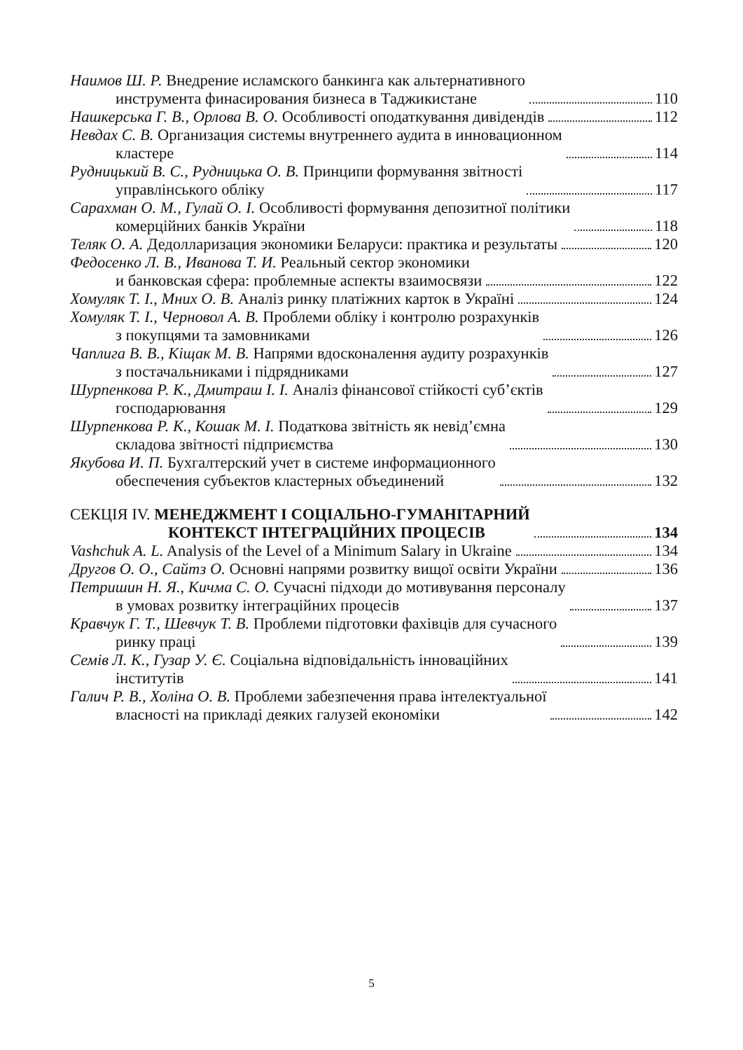Наимов Ш. Р. Внедрение исламского банкинга как альтернативного
инструмента финасирования бизнеса в Таджикистане 110
Нашкерська Г. В., Орлова В. О. Особливості оподаткування дивідендів 112
Невдах С. В. Организация системы внутреннего аудита в инновационном
кластере 114
Рудницький В. С., Рудницька О. В. Принципи формування звітності
управлінського обліку 117
Сарахман О. М., Гулай О. І. Особливості формування депозитної політики
комерційних банків України 118
Теляк О. А. Дедолларизация экономики Беларуси: практика и результаты 120
Федосенко Л. В., Иванова Т. И. Реальный сектор экономики
и банковская сфера: проблемные аспекты взаимосвязи 122
Хомуляк Т. І., Мних О. В. Аналіз ринку платіжних карток в Україні 124
Хомуляк Т. І., Черновол А. В. Проблеми обліку і контролю розрахунків
з покупцями та замовниками 126
Чаплига В. В., Кіщак М. В. Напрями вдосконалення аудиту розрахунків
з постачальниками і підрядниками 127
Шурпенкова Р. К., Дмитраш І. І. Аналіз фінансової стійкості суб’єктів
господарювання 129
Шурпенкова Р. К., Кошак М. І. Податкова звітність як невід’ємна
складова звітності підприємства 130
Якубова И. П. Бухгалтерский учет в системе информационного
обеспечения субъектов кластерных объединений 132
СЕКЦІЯ IV. МЕНЕДЖМЕНТ І СОЦІАЛЬНО-ГУМАНІТАРНИЙ
КОНТЕКСТ ІНТЕГРАЦІЙНИХ ПРОЦЕСІВ 134
Vashchuk A. L. Analysis of the Level of a Minimum Salary in Ukraine 134
Другов О. О., Сайтз О. Основні напрями розвитку вищої освіти України 136
Петришин Н. Я., Кичма С. О. Сучасні підходи до мотивування персоналу
в умовах розвитку інтеграційних процесів 137
Кравчук Г. Т., Шевчук Т. В. Проблеми підготовки фахівців для сучасного
ринку праці 139
Семів Л. К., Гузар У. Є. Соціальна відповідальність інноваційних
інститутів 141
Галич Р. В., Холіна О. В. Проблеми забезпечення права інтелектуальної
власності на прикладі деяких галузей економіки 142
5